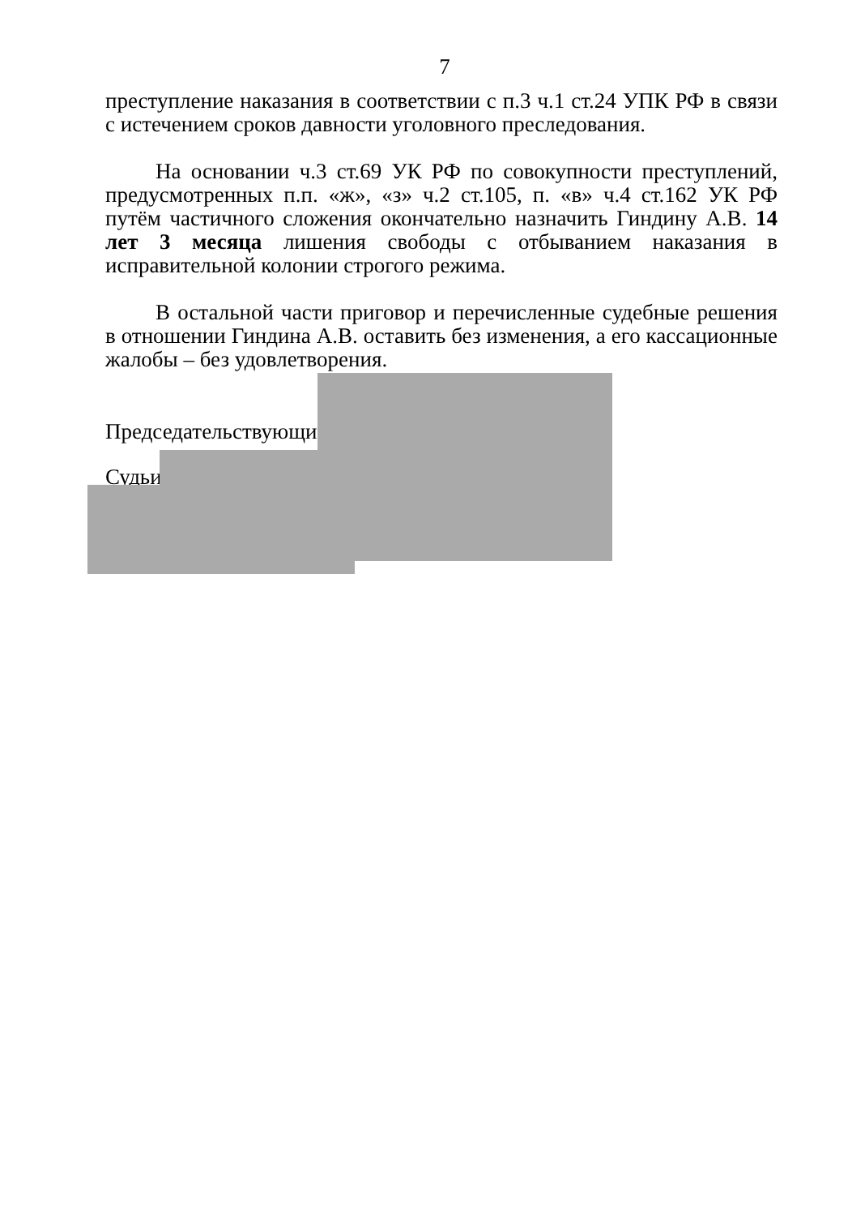7
преступление наказания в соответствии с п.3 ч.1 ст.24 УПК РФ в связи с истечением сроков давности уголовного преследования.
На основании ч.3 ст.69 УК РФ по совокупности преступлений, предусмотренных п.п. «ж», «з» ч.2 ст.105, п. «в» ч.4 ст.162 УК РФ путём частичного сложения окончательно назначить Гиндину А.В. 14 лет 3 месяца лишения свободы с отбыванием наказания в исправительной колонии строгого режима.
В остальной части приговор и перечисленные судебные решения в отношении Гиндина А.В. оставить без изменения, а его кассационные жалобы – без удовлетворения.
Председательствующий
Судьи